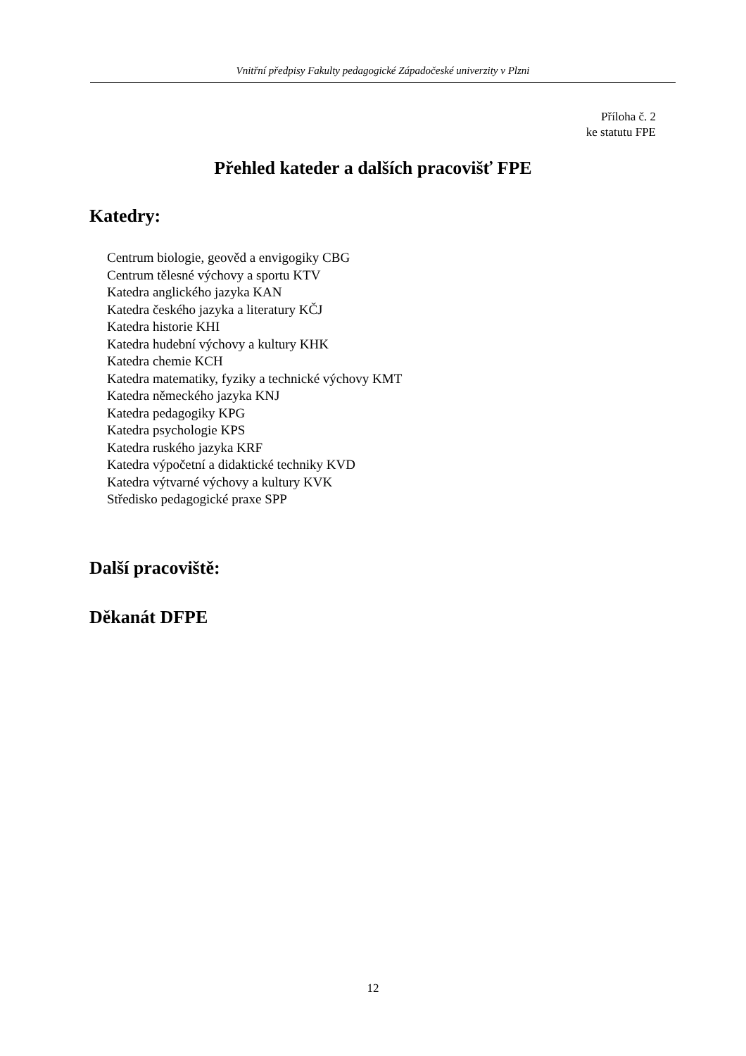Vnitřní předpisy Fakulty pedagogické Západočeské univerzity v Plzni
Příloha č. 2
ke statutu FPE
Přehled kateder a dalších pracovišť FPE
Katedry:
Centrum biologie, geověd a envigogiky CBG
Centrum tělesné výchovy a sportu KTV
Katedra anglického jazyka KAN
Katedra českého jazyka a literatury KČJ
Katedra historie KHI
Katedra hudební výchovy a kultury KHK
Katedra chemie KCH
Katedra matematiky, fyziky a technické výchovy KMT
Katedra německého jazyka KNJ
Katedra pedagogiky KPG
Katedra psychologie KPS
Katedra ruského jazyka KRF
Katedra výpočetní a didaktické techniky KVD
Katedra výtvarné výchovy a kultury KVK
Středisko pedagogické praxe SPP
Další pracoviště:
Děkanát DFPE
12